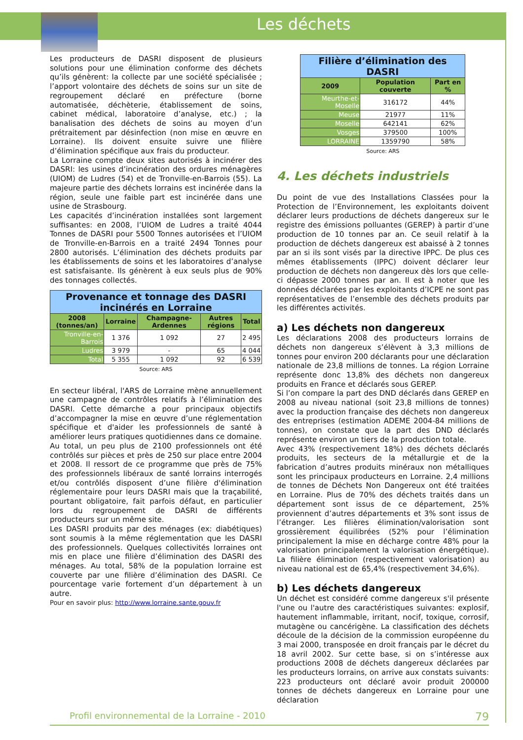Les déchets
Les producteurs de DASRI disposent de plusieurs solutions pour une élimination conforme des déchets qu’ils génèrent: la collecte par une société spécialisée ; l’apport volontaire des déchets de soins sur un site de regroupement déclaré en préfecture (borne automatisée, déchèterie, établissement de soins, cabinet médical, laboratoire d’analyse, etc.) ; la banalisation des déchets de soins au moyen d’un prétraitement par désinfection (non mise en œuvre en Lorraine). Ils doivent ensuite suivre une filière d’élimination spécifique aux frais du producteur.
La Lorraine compte deux sites autorisés à incinérer des DASRI: les usines d’incinération des ordures ménagères (UIOM) de Ludres (54) et de Tronville-en-Barrois (55). La majeure partie des déchets lorrains est incinérée dans la région, seule une faible part est incinérée dans une usine de Strasbourg.
Les capacités d’incinération installées sont largement suffisantes: en 2008, l’UIOM de Ludres a traité 4044 Tonnes de DASRI pour 5500 Tonnes autorisées et l’UIOM de Tronville-en-Barrois en a traité 2494 Tonnes pour 2800 autorisés. L’élimination des déchets produits par les établissements de soins et les laboratoires d’analyse est satisfaisante. Ils génèrent à eux seuls plus de 90% des tonnages collectés.
| Provenance et tonnage des DASRI incinérés en Lorraine | | | | |
| 2008 (tonnes/an) | Lorraine | Champagne-Ardennes | Autres régions | Total |
| Tronville-en-Barrois | 1 376 | 1 092 | 27 | 2 495 |
| Ludres | 3 979 | - | 65 | 4 044 |
| Total | 5 355 | 1 092 | 92 | 6 539 |
Source: ARS
En secteur libéral, l'ARS de Lorraine mène annuellement une campagne de contrôles relatifs à l’élimination des DASRI. Cette démarche a pour principaux objectifs d’accompagner la mise en œuvre d’une réglementation spécifique et d'aider les professionnels de santé à améliorer leurs pratiques quotidiennes dans ce domaine.
Au total, un peu plus de 2100 professionnels ont été contrôlés sur pièces et près de 250 sur place entre 2004 et 2008. Il ressort de ce programme que près de 75% des professionnels libéraux de santé lorrains interrogés et/ou contrôlés disposent d’une filière d'élimination réglementaire pour leurs DASRI mais que la traçabilité, pourtant obligatoire, fait parfois défaut, en particulier lors du regroupement de DASRI de différents producteurs sur un même site.
Les DASRI produits par des ménages (ex: diabétiques) sont soumis à la même réglementation que les DASRI des professionnels. Quelques collectivités lorraines ont mis en place une filière d’élimination des DASRI des ménages. Au total, 58% de la population lorraine est couverte par une filière d’élimination des DASRI. Ce pourcentage varie fortement d’un département à un autre.
Pour en savoir plus: http://www.lorraine.sante.gouv.fr
| Filière d’élimination des DASRI | | |
| 2009 | Population couverte | Part en % |
| Meurthe-et-Moselle | 316172 | 44% |
| Meuse | 21977 | 11% |
| Moselle | 642141 | 62% |
| Vosges | 379500 | 100% |
| LORRAINE | 1359790 | 58% |
Source: ARS
4. Les déchets industriels
Du point de vue des Installations Classées pour la Protection de l’Environnement, les exploitants doivent déclarer leurs productions de déchets dangereux sur le registre des émissions polluantes (GEREP) à partir d’une production de 10 tonnes par an. Ce seuil relatif à la production de déchets dangereux est abaissé à 2 tonnes par an si ils sont visés par la directive IPPC. De plus ces mêmes établissements (IPPC) doivent déclarer leur production de déchets non dangereux dès lors que celle-ci dépasse 2000 tonnes par an. Il est à noter que les données déclarées par les exploitants d’ICPE ne sont pas représentatives de l’ensemble des déchets produits par les différentes activités.
a) Les déchets non dangereux
Les déclarations 2008 des producteurs lorrains de déchets non dangereux s’élèvent à 3,3 millions de tonnes pour environ 200 déclarants pour une déclaration nationale de 23,8 millions de tonnes. La région Lorraine représente donc 13,8% des déchets non dangereux produits en France et déclarés sous GEREP.
Si l’on compare la part des DND déclarés dans GEREP en 2008 au niveau national (soit 23,8 millions de tonnes) avec la production française des déchets non dangereux des entreprises (estimation ADEME 2004-84 millions de tonnes), on constate que la part des DND déclarés représente environ un tiers de la production totale.
Avec 43% (respectivement 18%) des déchets déclarés produits, les secteurs de la métallurgie et de la fabrication d’autres produits minéraux non métalliques sont les principaux producteurs en Lorraine. 2,4 millions de tonnes de Déchets Non Dangereux ont été traitées en Lorraine. Plus de 70% des déchets traités dans un département sont issus de ce département, 25% proviennent d’autres départements et 3% sont issus de l’étranger. Les filières élimination/valorisation sont grossièrement équilibrées (52% pour l’élimination principalement la mise en décharge contre 48% pour la valorisation principalement la valorisation énergétique). La filière élimination (respectivement valorisation) au niveau national est de 65,4% (respectivement 34,6%).
b) Les déchets dangereux
Un déchet est considéré comme dangereux s'il présente l'une ou l'autre des caractéristiques suivantes: explosif, hautement inflammable, irritant, nocif, toxique, corrosif, mutagène ou cancérigène. La classification des déchets découle de la décision de la commission européenne du 3 mai 2000, transposée en droit français par le décret du 18 avril 2002. Sur cette base, si on s’intéresse aux productions 2008 de déchets dangereux déclarées par les producteurs lorrains, on arrive aux constats suivants: 223 producteurs ont déclaré avoir produit 200000 tonnes de déchets dangereux en Lorraine pour une déclaration
Profil environnemental de la Lorraine - 2010 79